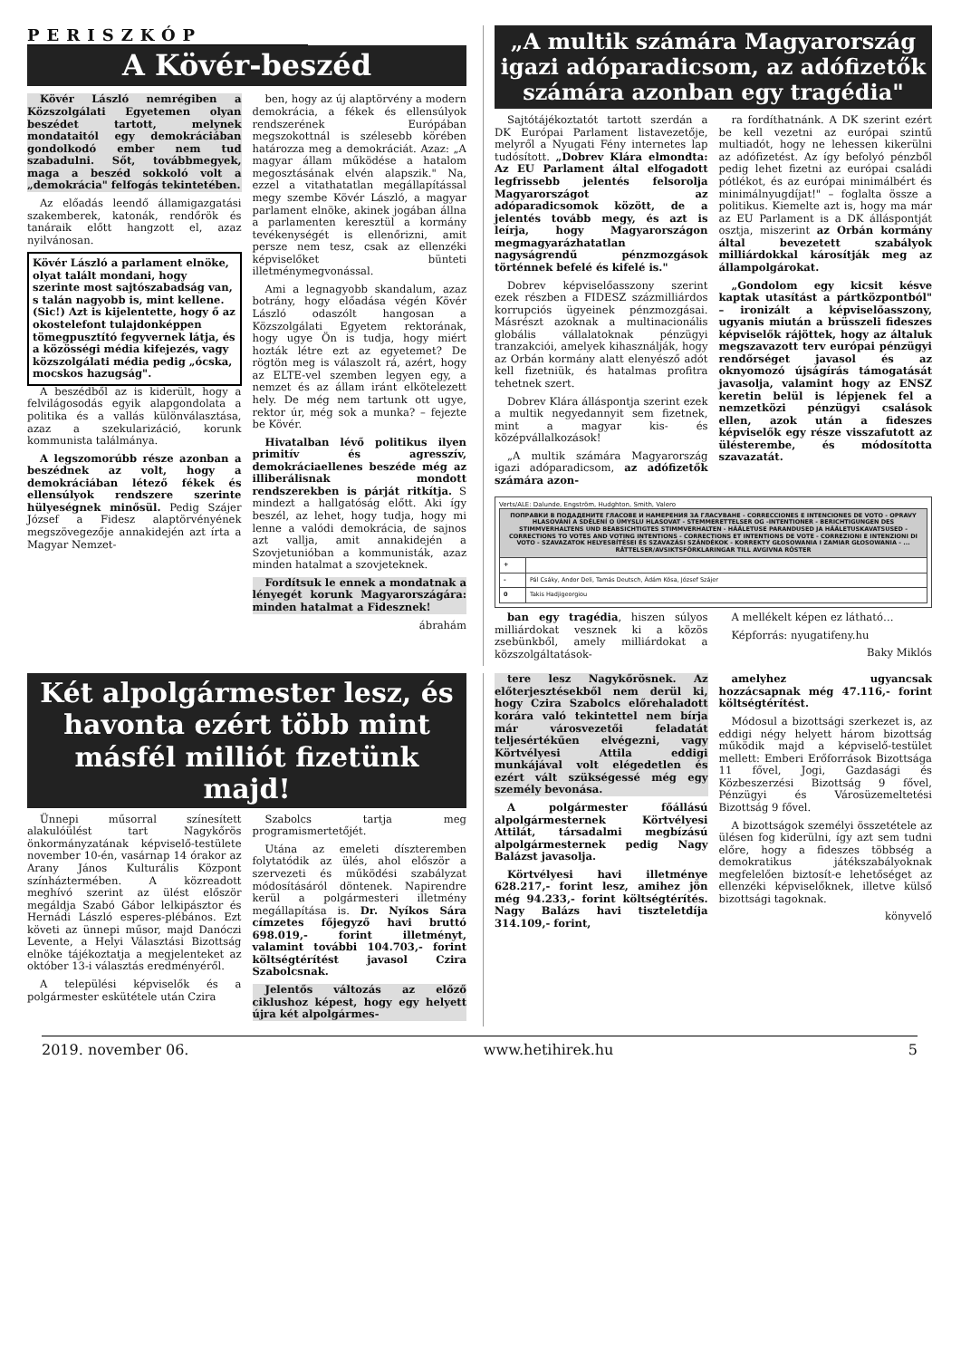PERISZKÓP
A Kövér-beszéd
Kövér László nemrégiben a Közszolgálati Egyetemen olyan beszédet tartott, melynek mondataitól egy demokráciában gondolkodó ember nem tud szabadulni. Sőt, továbbmegyek, maga a beszéd sokkoló volt a „demokrácia" felfogás tekintetében.
Az előadás leendő államigazgatási szakemberek, katonák, rendőrök és tanáraik előtt hangzott el, azaz nyilvánosan.
Kövér László a parlament elnöke, olyat talált mondani, hogy szerinte most sajtószabadság van, s talán nagyobb is, mint kellene. (Sic!) Azt is kijelentette, hogy ő az okostelefont tulajdonképpen tömegpusztító fegyvernek látja, és a közösségi média kifejezés, vagy közszolgálati média pedig „ócska, mocskos hazugság".
A beszédből az is kiderült, hogy a felvilágosodás egyik alapgondolata a politika és a vallás különválasztása, azaz a szekularizáció, korunk kommunista találmánya.
A legszomorúbb része azonban a beszédnek az volt, hogy a demokráciában létező fékek és ellensúlyok rendszere szerinte hülyeségnek minősül. Pedig Szájer József a Fidesz alaptörvényének megszövegezője annakidején azt írta a Magyar Nemzet-
ben, hogy az új alaptörvény a modern demokrácia, a fékek és ellensúlyok rendszerének Európában megszokottnál is szélesebb körében határozza meg a demokráciát. Azaz: „A magyar állam működése a hatalom megosztásának elvén alapszik." Na, ezzel a vitathatatlan megállapítással megy szembe Kövér László, a magyar parlament elnöke, akinek jogában állna a parlamenten keresztül a kormány tevékenységét is ellenőrizni, amit persze nem tesz, csak az ellenzéki képviselőket bünteti illetménymegvonással.
Ami a legnagyobb skandalum, azaz botrány, hogy előadása végén Kövér László odaszólt hangosan a Közszolgálati Egyetem rektorának, hogy ugye Ön is tudja, hogy miért hozták létre ezt az egyetemet? De rögtön meg is válaszolt rá, azért, hogy az ELTE-vel szemben legyen egy, a nemzet és az állam iránt elkötelezett hely. De még nem tartunk ott ugye, rektor úr, még sok a munka? – fejezte be Kövér.
Hivatalban lévő politikus ilyen primitív és agresszív, demokráciaellenes beszéde még az illiberálisnak mondott rendszerekben is párját ritkítja. S mindezt a hallgatóság előtt. Aki így beszél, az lehet, hogy tudja, hogy mi lenne a valódi demokrácia, de sajnos azt vallja, amit annakidején a Szovjetunióban a kommunisták, azaz minden hatalmat a szovjeteknek.
Fordítsuk le ennek a mondatnak a lényegét korunk Magyarországára: minden hatalmat a Fidesznek!
ábrahám
„A multik számára Magyarország igazi adóparadicsom, az adófizetők számára azonban egy tragédia"
Sajtótájékoztatót tartott szerdán a DK Európai Parlament listavezetője, melyről a Nyugati Fény internetes lap tudósított. „Dobrev Klára elmondta: Az EU Parlament által elfogadott legfrissebb jelentés felsorolja Magyarországot az adóparadicsomok között, de a jelentés tovább megy, és azt is leírja, hogy Magyarországon megmagyarázhatatlan nagyságrendű pénzmozgások történnek befelé és kifelé is."
Dobrev képviselőasszony szerint ezek részben a FIDESZ százmilliárdos korrupciós ügyeinek pénzmozgásai. Másrészt azoknak a multinacionális globális vállalatoknak pénzügyi tranzakciói, amelyek kihasználják, hogy az Orbán kormány alatt elenyésző adót kell fizetniük, és hatalmas profitra tehetnek szert.
Dobrev Klára álláspontja szerint ezek a multik negyedannyit sem fizetnek, mint a magyar kis- és középvállalkozások!
„A multik számára Magyarország igazi adóparadicsom, az adófizetők számára azon-
ra fordíthatnánk. A DK szerint ezért be kell vezetni az európai szintű multiadót, hogy ne lehessen kikerülni az adófizetést. Az így befolyó pénzből pedig lehet fizetni az európai családi pótlékot, és az európai minimálbért és minimálnyugdíjat!" – foglalta össze a politikus. Kiemelte azt is, hogy ma már az EU Parlament is a DK álláspontját osztja, miszerint az Orbán kormány által bevezetett szabályok milliárdokkal károsítják meg az állampolgárokat.
„Gondolom egy kicsit késve kaptak utasítást a pártközpontból" – ironizált a képviselőasszony, ugyanis miután a brüsszeli fideszes képviselők rájöttek, hogy az általuk megszavazott terv európai pénzügyi rendőrséget javasol és az oknyomozó újságírás támogatását javasolja, valamint hogy az ENSZ keretin belül is lépjenek fel a nemzetközi pénzügyi csalások ellen, azok után a fideszes képviselők egy része visszafutott az ülésterembe, és módosította szavazatát.
Verts/ALE: Dalunde, Engström, Hudghton, Smith, Valero
| ПОПРАВКИ В ПОДАДЕНИТЕ ГЛАСОВЕ И НАМЕРЕНИЯ ЗА ГЛАСУВАНЕ - CORRECCIONES E INTENCIONES DE VOTO - OPRAVY HLASOVÁNÍ A SDĚLENÍ O ÚMYSLU HLASOVAT - STEMMERETTELSER OG -INTENTIONER - BERICHTIGUNGEN DES STIMMVERHALTENS UND BEABSICHTIGTES STIMMVERHALTEN - HÄÄLETUSE PARANDUSED JA HÄÄLETUSKAVATSUSED - CORRECTIONS TO VOTES AND VOTING INTENTIONS - CORRECTIONS ET INTENTIONS DE VOTE - CORREZIONI E INTENZIONI DI VOTO - SZAVAZATOK HELYESBÍTÉSEI ÉS SZAVAZÁSI SZÁNDÉKOK - KORREKTY GŁOSOWANIA I ZAMIAR GŁOSOWANIA - ... RÄTTELSER/AVSIKTSFÖRKLARINGAR TILL AVGIVNA RÖSTER | |
| + | |
| - | Pál Csáky, Andor Deli, Tamás Deutsch, Ádám Kósa, József Szájer |
| 0 | Takis Hadjigeorgiou |
ban egy tragédia, hiszen súlyos milliárdokat vesznek ki a közös zsebünkből, amely milliárdokat a közszolgáltatások-
A mellékelt képen ez látható…
Képforrás: nyugatifeny.hu
Baky Miklós
Két alpolgármester lesz, és havonta ezért több mint másfél milliót fizetünk majd!
Ünnepi műsorral színesített alakulóülést tart Nagykőrös önkormányzatának képviselő-testülete november 10-én, vasárnap 14 órakor az Arany János Kulturális Központ színháztermében. A közreadott meghívó szerint az ülést először megáldja Szabó Gábor lelkipásztor és Hernádi László esperes-plébános. Ezt követi az ünnepi műsor, majd Danóczi Levente, a Helyi Választási Bizottság elnöke tájékoztatja a megjelenteket az október 13-i választás eredményéről.
A települési képviselők és a polgármester eskütétele után Czira
Szabolcs tartja meg programismertetőjét.
Utána az emeleti díszteremben folytatódik az ülés, ahol először a szervezeti és működési szabályzat módosításáról döntenek. Napirendre kerül a polgármesteri illetmény megállapítása is. Dr. Nyíkos Sára címzetes főjegyző havi bruttó 698.019,- forint illetményt, valamint további 104.703,- forint költségtérítést javasol Czira Szabolcsnak.
Jelentős változás az előző ciklushoz képest, hogy egy helyett újra két alpolgármes-
tere lesz Nagykőrösnek. Az előterjesztésekből nem derül ki, hogy Czira Szabolcs előrehaladott korára való tekintettel nem bírja már városvezetői feladatát teljesértékűen elvégezni, vagy Körtvélyesi Attila eddigi munkájával volt elégedetlen és ezért vált szükségessé még egy személy bevonása.
A polgármester főállású alpolgármesternek Körtvélyesi Attilát, társadalmi megbízású alpolgármesternek pedig Nagy Balázst javasolja.
Körtvélyesi havi illetménye 628.217,- forint lesz, amihez jön még 94.233,- forint költségtérítés. Nagy Balázs havi tiszteletdíja 314.109,- forint,
amelyhez ugyancsak hozzácsapnak még 47.116,- forint költségtérítést.
Módosul a bizottsági szerkezet is, az eddigi négy helyett három bizottság működik majd a képviselő-testület mellett: Emberi Erőforrások Bizottsága 11 fővel, Jogi, Gazdasági és Közbeszerzési Bizottság 9 fővel, Pénzügyi és Városüzemeltetési Bizottság 9 fővel.
A bizottságok személyi összetétele az ülésen fog kiderülni, így azt sem tudni előre, hogy a fideszes többség a demokratikus játékszabályoknak megfelelően biztosít-e lehetőséget az ellenzéki képviselőknek, illetve külső bizottsági tagoknak.
könyvelő
2019. november 06. www.hetihirek.hu 5